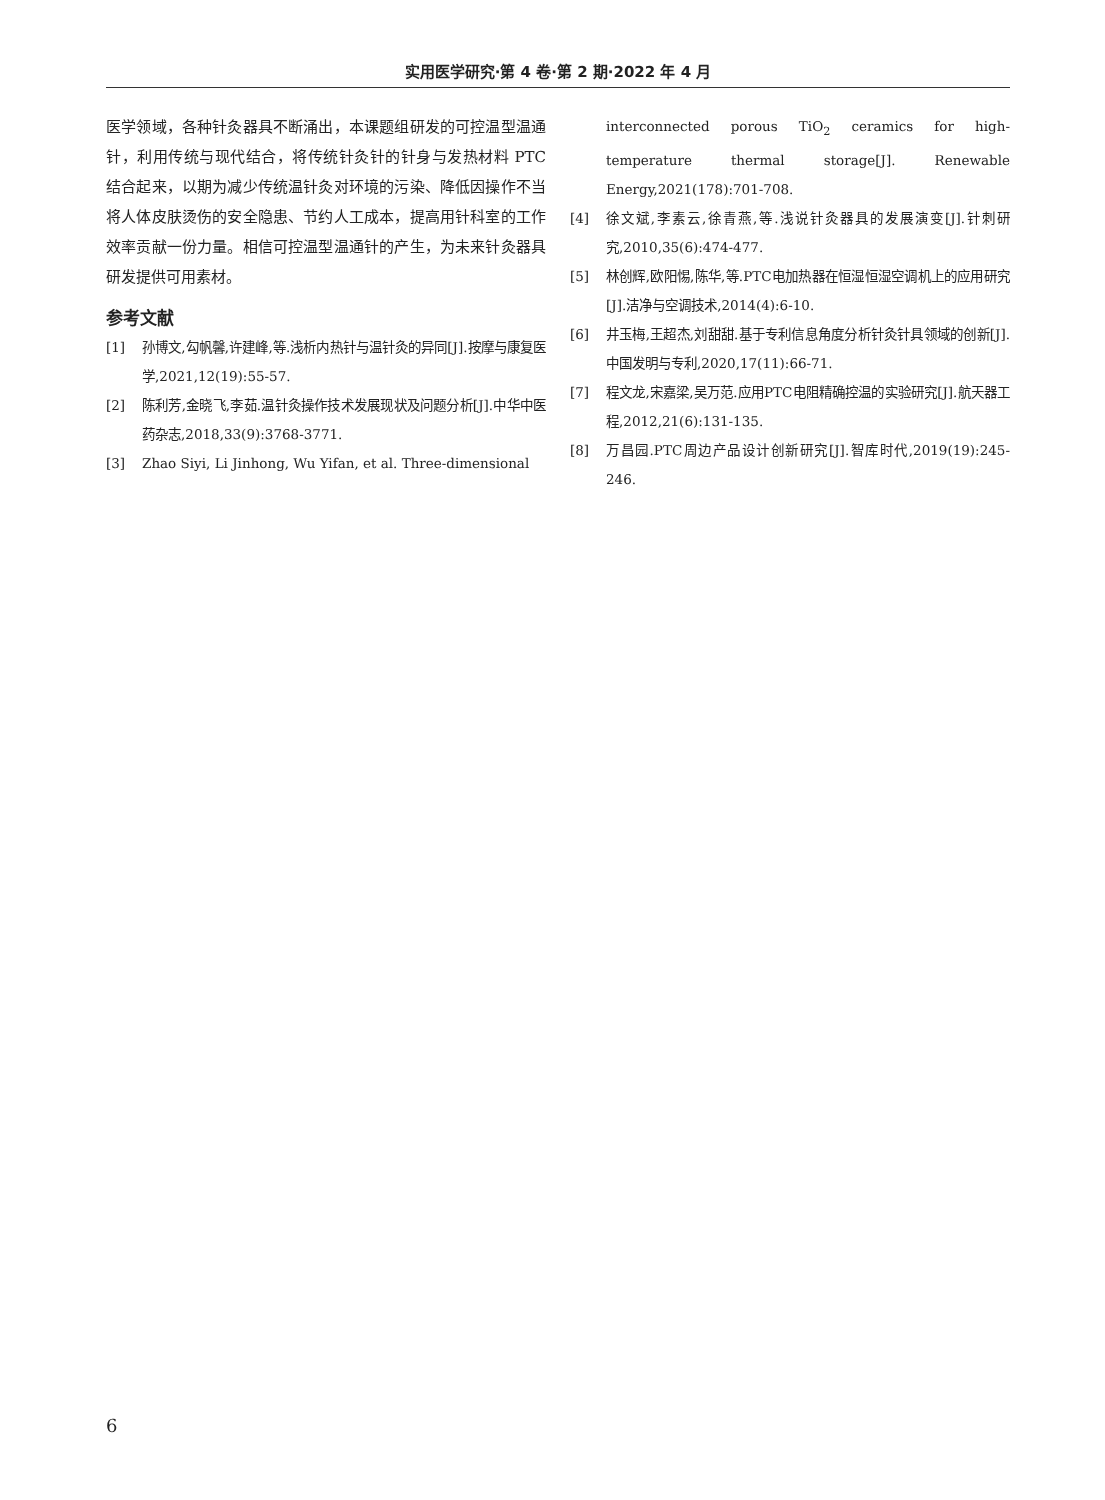实用医学研究·第 4 卷·第 2 期·2022 年 4 月
医学领域，各种针灸器具不断涌出，本课题组研发的可控温型温通针，利用传统与现代结合，将传统针灸针的针身与发热材料 PTC 结合起来，以期为减少传统温针灸对环境的污染、降低因操作不当将人体皮肤烫伤的安全隐患、节约人工成本，提高用针科室的工作效率贡献一份力量。相信可控温型温通针的产生，为未来针灸器具研发提供可用素材。
参考文献
[1] 孙博文,勾帆馨,许建峰,等.浅析内热针与温针灸的异同[J].按摩与康复医学,2021,12(19):55-57.
[2] 陈利芳,金晓飞,李茹.温针灸操作技术发展现状及问题分析[J].中华中医药杂志,2018,33(9):3768-3771.
[3] Zhao Siyi, Li Jinhong, Wu Yifan, et al. Three-dimensional
interconnected porous TiO<sub>2</sub> ceramics for high-temperature thermal storage[J]. Renewable Energy,2021(178):701-708.
[4] 徐文斌,李素云,徐青燕,等.浅说针灸器具的发展演变[J].针刺研究,2010,35(6):474-477.
[5] 林创辉,欧阳惕,陈华,等.PTC电加热器在恒湿恒湿空调机上的应用研究[J].洁净与空调技术,2014(4):6-10.
[6] 井玉梅,王超杰,刘甜甜.基于专利信息角度分析针灸针具领域的创新[J].中国发明与专利,2020,17(11):66-71.
[7] 程文龙,宋嘉梁,吴万范.应用PTC电阻精确控温的实验研究[J].航天器工程,2012,21(6):131-135.
[8] 万昌园.PTC周边产品设计创新研究[J].智库时代,2019(19):245-246.
6